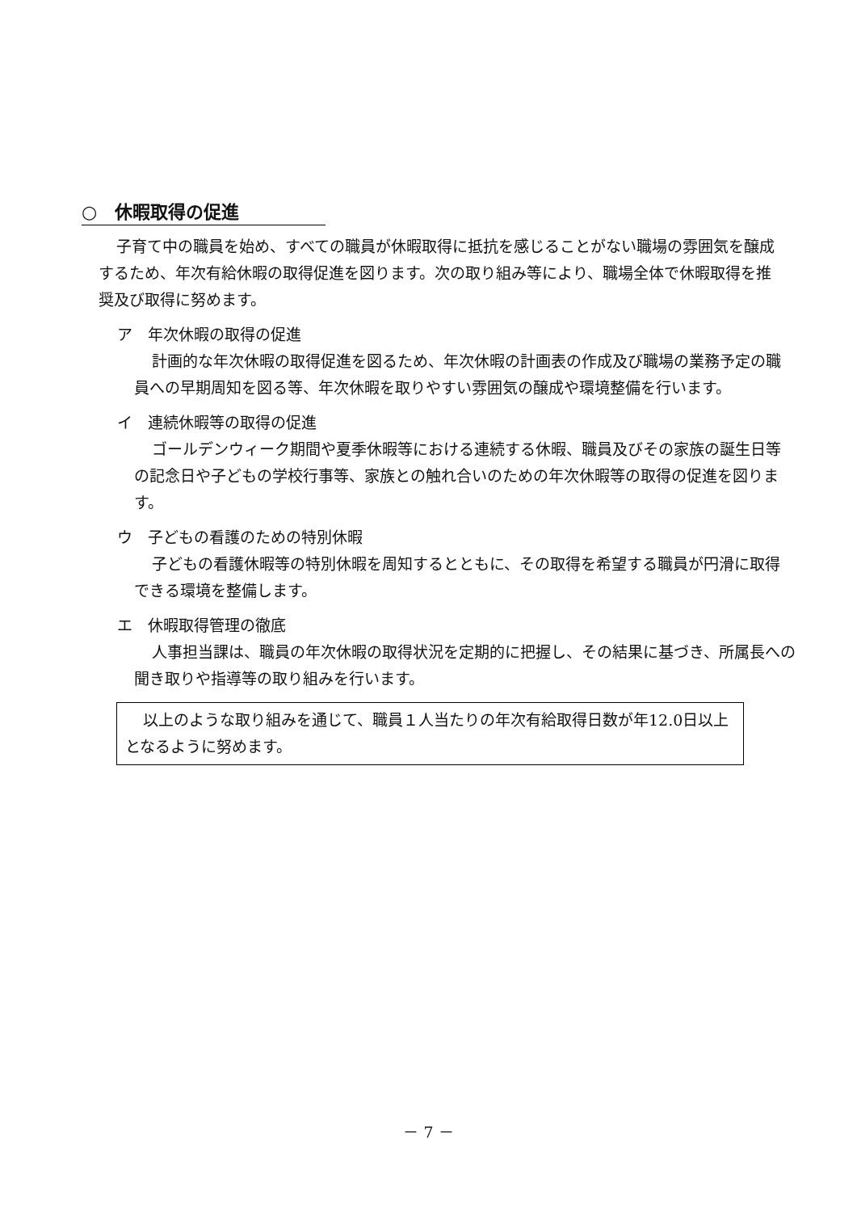○　休暇取得の促進
子育て中の職員を始め、すべての職員が休暇取得に抵抗を感じることがない職場の雰囲気を醸成するため、年次有給休暇の取得促進を図ります。次の取り組み等により、職場全体で休暇取得を推奨及び取得に努めます。
ア　年次休暇の取得の促進
計画的な年次休暇の取得促進を図るため、年次休暇の計画表の作成及び職場の業務予定の職員への早期周知を図る等、年次休暇を取りやすい雰囲気の醸成や環境整備を行います。
イ　連続休暇等の取得の促進
ゴールデンウィーク期間や夏季休暇等における連続する休暇、職員及びその家族の誕生日等の記念日や子どもの学校行事等、家族との触れ合いのための年次休暇等の取得の促進を図ります。
ウ　子どもの看護のための特別休暇
子どもの看護休暇等の特別休暇を周知するとともに、その取得を希望する職員が円滑に取得できる環境を整備します。
エ　休暇取得管理の徹底
人事担当課は、職員の年次休暇の取得状況を定期的に把握し、その結果に基づき、所属長への聞き取りや指導等の取り組みを行います。
以上のような取り組みを通じて、職員１人当たりの年次有給取得日数が年12.0日以上となるように努めます。
－ 7 －